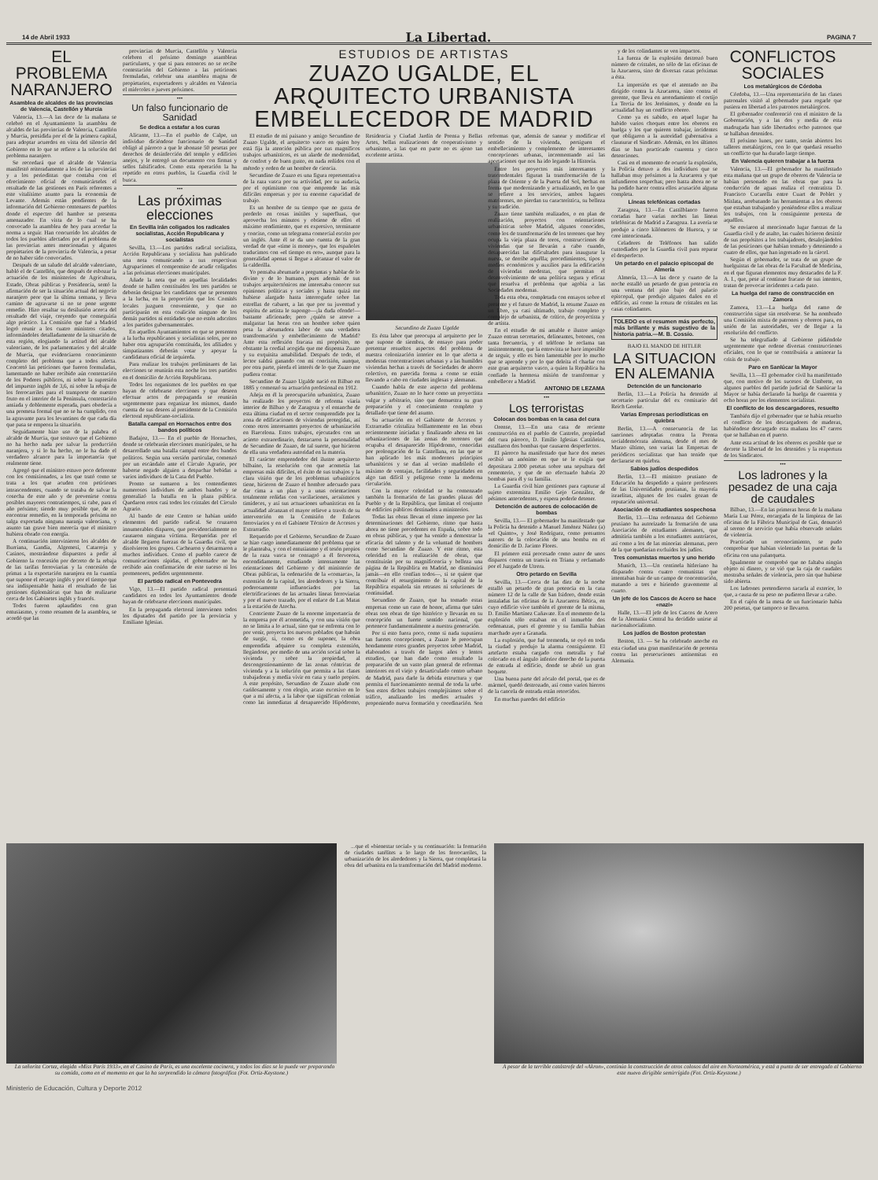14 de Abril 1933 La Libertad. PAGINA 7
EL PROBLEMA NARANJERO
Asamblea de alcaldes de las provincias de Valencia, Castellón y Murcia
Valencia, 13.—A las doce de la mañana se celebró en el Ayuntamiento la asamblea de alcaldes de las provincias de Valencia, Castellón y Murcia, presidida por el de la primera capital, para adoptar acuerdos en vista del silencio del Gobierno en lo que se refiere a la solución del problema naranjero.
Se recordará que el alcalde de Valencia manifestó reiteradamente a los de las provincias y a los periodistas que contaba con el ofrecimiento oficial de comunicárseles el resultado de las gestiones en París referentes a este vitalísimo asunto para la economía de Levante. Además están pendientes de la información del Gobierno centenares de pueblos donde el espectro del hambre se presenta amenazador. En vista de lo cual se ha convocado la asamblea de hoy para acordar la norma a seguir. Han concurrido los alcaldes de todos los pueblos afectados por el problema de las provincias antes mencionadas y algunos propietarios de la provincia de Valencia, a pesar de no haber sido convocados.
Después de un saludo del alcalde valenciano, habló el de Castellón, que después de esbozar la actuación de los ministerios de Agricultura, Estado, Obras públicas y Presidencia, sentó la afirmación de ser la situación actual del negocio naranjero peor que la última semana, y lleva camino de agravarse si no se pone urgente remedio. Hizo resaltar su desilusión acerca del resultado del viaje, creyendo que conseguiría algo práctico. La Comisión que fué a Madrid logró reunir a los cuatro ministros citados, informándoles detalladamente de la situación de esta región, elogiando la actitud del alcalde valenciano, de los parlamentarios y del alcalde de Murcia, que evidenciaron conocimiento completo del problema que a todos afecta. Concretó las peticiones que fueron formuladas, lamentando no haber recibido aún contestación de los Poderes públicos, ni sobre la supresión del impuesto inglés de 3,6, ni sobre la rebaja de los ferrocarriles para el transporte de nuestro fruto en el interior de la Península, contestación ansiada y doblemente esperada, pues obedecía a una promesa formal que no se ha cumplido, con la agravante para los levantinos de que cada día que pasa se empeora la situación.
Seguidamente hizo uso de la palabra el alcalde de Murcia, que sostuvo que el Gobierno no ha hecho nada por salvar la producción naranjera, y si lo ha hecho, no le ha dado el verdadero alcance para la importancia que realmente tiene.
Agregó que el ministro estuvo poco deferente con los comisionados, a los que trató como se trata a los que acuden con peticiones intrascendentes, cuando se trataba de salvar la cosecha de este año y de prevenirse contra posibles mayores contratiempos, si cabe, para el año próximo; siendo muy posible que, de no encontrar remedio, en la temporada próxima no salga exportada ninguna naranja valenciana, y asunto tan grave bien merecía que el ministro hubiera obrado con energía.
A continuación intervinieron los alcaldes de Burriana, Gandía, Algemesí, Catarroja y Casinos, mostrándose dispuestos a pedir al Gobierno la concesión por decreto de la rebaja de las tarifas ferroviarias y la concesión de primas a la exportación naranjera en la cuantía que supone el recargo inglés y por el tiempo que sea indispensable hasta el resultado de las gestiones diplomáticas que han de realizarse cerca de los Gabinetes inglés y francés.
Todos fueron aplaudidos con gran entusiasmo, y como resumen de la asamblea, se acordó que las
provincias de Murcia, Castellón y Valencia celebren el próximo domingo asambleas particulares, y que si para entonces no se recibe contestación del Gobierno a las peticiones formuladas, celebrar una asamblea magna de propietarios, exportadores y alcaldes en Valencia el miércoles o jueves próximos.
•••
Un falso funcionario de Sanidad
Se dedica a estafar a los curas
Alicante, 13.—En el pueblo de Calpe, un individuo diciéndose funcionario de Sanidad obligó al párroco a que le abonase 50 pesetas por derechos de desinfección del templo y edificios anejos, y le entregó un documento con firmas y sellos falsificados. Como esta operación la ha repetido en otros pueblos, la Guardia civil le busca.
•••
Las próximas elecciones
En Sevilla irán coligados los radicales socialistas, Acción Republicana y socialistas
Sevilla, 13.—Los partidos radical socialista, Acción Republicana y socialista han publicado una nota comunicando a sus respectivas Agrupaciones el compromiso de acudir coligados a las próximas elecciones municipales.
Añade la nota que en aquellas localidades donde se hallen constituídos los tres partidos se deberán designar los candidatos que se presenten a la lucha, en la proporción que los Comités locales juzguen conveniente, y que no participarán en esta coalición ninguno de los demás partidos ni entidades que no estén adscritos a los partidos gubernamentales.
En aquellos Ayuntamientos en que se presenten a la lucha republicanos y socialistas solos, por no haber otra agrupación constituída, los afiliados y simpatizantes deberán votar y apoyar la candidatura oficial de izquierda.
Para realizar los trabajos preliminares de las elecciones se reunirán esta noche los tres partidos en el domicilio de Acción Republicana.
Todos los organismos de los pueblos en que hayan de celebrarse elecciones y que deseen efectuar actos de propaganda se reunirán urgentemente para organizar los mismos, dando cuenta de sus deseos al presidente de la Comisión electoral republicano-socialista.
Batalla campal en Hornachos entre dos bandos políticos
Badajoz, 13.— En el pueblo de Hornachos, donde se celebrarán elecciones municipales, se ha desarrollado una batalla campal entre dos bandos políticos. Según una versión particular, comenzó por un escándalo ante el Círculo Agrario, por haberse negado alguien a despachar bebidas a varios individuos de la Casa del Pueblo.
Pronto se sumaron a los contendientes numerosos individuos de ambos bandos y se generalizó la batalla en la plaza pública. Quedaron rotos casi todos los cristales del Círculo Agrario.
Al bando de este Centro se habían unido elementos del partido radical. Se cruzaron innumerables disparos, que providencialmente no causaron ninguna víctima. Requeridas por el alcalde llegaron fuerzas de la Guardia civil, que disolvieron los grupos. Cachearon y desarmaron a muchos individuos. Como el pueblo carece de comunicaciones rápidas, el gobernador no ha recibido aún confirmación de este suceso ni los pormenores, pedidos urgentemente.
El partido radical en Pontevedra
Vigo, 13.—El partido radical presentará candidatos en todos los Ayuntamientos donde hayan de celebrarse elecciones municipales.
En la propaganda electoral intervienen todos los diputados del partido por la provincia y Emiliano Iglesias.
ESTUDIOS DE ARTISTAS
ZUAZO UGALDE, EL ARQUITECTO URBANISTA EMBELLECEDOR DE MADRID
El estudio de mi paisano y amigo Secundino de Zuazo Ugalde, el arquitecto vasco en quien hoy está fija la atención pública por sus magníficos trabajos urbanísticos, es un alarde de modernidad, de confort y de buen gusto, en nada reñidos con el método y orden de un hombre de ciencia.
Secundino de Zuazo es una figura representativa de la raza vasca por su actividad, por su audacia, por el optimismo con que emprende las más difíciles empresas y por su enorme capacidad de trabajo.
Es un hombre de su tiempo que no gusta de perderlo en cosas inútiles y superfluas, que aprovecha los minutos y obtiene de ellos el máximo rendimiento, que es expresivo, terminante y conciso, como un telegrama comercial escrito por un inglés. Ante él se da uno cuenta de la gran verdad de que «time is money», que los españoles traducimos con «el tiempo es oro», aunque para la generalidad apenas si llegue a alcanzar el valor de la calderilla.
Yo pensaba abrumarle a preguntas y hablar de lo divino y de lo humano, pues además de sus trabajos arquitectónicos me interesaba conocer sus opiniones políticas y sociales y hasta quizá me hubiese alargado hasta interrogarle sobre las estrellas de cabaret, a las que por su juventud y espíritu de artista le supongo—¡la duda ofende!—bastante aficionado; pero ¿quién se atreve a malgastar las horas con un hombre sobre quien pesa la abrumadora labor de una verdadera transformación y embellecimiento de Madrid? Ante esta reflexión fracasa mi propósito, no obstante la cordial acogida que me dispensa Zuazo y su exquisita amabilidad. Después de todo, el lector saldrá ganando con mi concisión, aunque, por otra parte, pierda el interés de lo que Zuazo me pudiera contar.
Secundino de Zuazo Ugalde nació en Bilbao en 1885 y comenzó su actuación profesional en 1912.
Añeja en él la preocupación urbanística, Zuazo ha realizado los proyectos de reforma viaria interior de Bilbao y de Zaragoza y el ensanche de esta última ciudad en el sector comprendido por la zona de edificaciones de viviendas protegidas, así como otros interesantes proyectos de urbanización en Barcelona. Estos trabajos, ejecutados con un acierto extraordinario, destacaron la personalidad de Secundino de Zuazo, de tal suerte, que hicieron de ella una verdadera autoridad en la materia.
El carácter emprendedor del ilustre arquitecto bilbaíno, la resolución con que acometía las empresas más difíciles, el éxito de sus trabajos y la clara visión que de los problemas urbanísticos tiene, hicieron de Zuazo el hombre adecuado para dar cima a un plan y a unas orientaciones totalmente reñidas con vacilaciones, arcaísmos y timideces, y así sus actuaciones urbanísticas en la actualidad alcanzan el mayor relieve a través de su intervención en la Comisión de Enlaces ferroviarios y en el Gabinete Técnico de Accesos y Extrarradio.
Requerido por el Gobierno, Secundino de Zuazo se hizo cargo inmediatamente del problema que se le planteaba, y con el entusiasmo y el tesón propios de la raza vasca se consagró a él fervorosa, encendidamente, estudiando intensamente las orientaciones del Gobierno y del ministerio de Obras públicas, la ordenación de la «comarca», la extensión de la capital, los alrededores y la Sierra, poderosamente influenciados por las electrificaciones de las actuales líneas ferroviarias y por el nuevo trazado, por el enlace de Las Matas a la estación de Atocha.
Consciente Zuazo de la enorme importancia de la empresa por él acometida, y con una visión que no se limita a lo actual, sino que se enfrenta con lo por venir, proyecta los nuevos poblados que habrán de surgir, si, como es de suponer, la obra emprendida adquiere su completa extensión, llegándose, por medio de una acción social sobre la vivienda y sobre la propiedad, al descongestionamiento de las zonas céntricas de vivienda y a la solución que permita a las clases trabajadoras y media vivir en casa y suelo propios. A este propósito, Secundino de Zuazo alude con cariñosamente y con elogio, acaso excesivo en lo que a mí afecta, a la labor que significan colonias como las inmediatas al desaparecido Hipódromo, Residencia y Ciudad Jardín de Prensa y Bellas Artes, bellas realizaciones de cooperativismo y urbanismo, a las que en parte no es ajeno tan excelente artista.
Secundino de Zuazo Ugalde
Es ésta labor que preocupa al arquitecto por lo que supone de siembra, de ensayo para poder presentar resueltos aspectos del problema de nuestra colonización interior en lo que afecta a modestas concentraciones urbanas y a las humildes viviendas hechas a través de Sociedades de ahorro colectivo, en parecida forma a como se están llevando a cabo en ciudades inglesas y alemanas.
Cuando habla de este aspecto del problema urbanístico, Zuazo no lo hace como un proyectista vulgar y arbitrario, sino que demuestra su gran preparación y el conocimiento completo y detallado que tiene del asunto.
Su actuación en el Gabinete de Accesos y Extrarradio cristaliza brillantemente en las obras recientemente iniciadas y finalizando ahora en las urbanizaciones de las zonas de terrenos que ocupaba el desaparecido Hipódromo, conocidas por prolongación de la Castellana, en las que se han aplicado los más modernos principios urbanísticos y se dan al vecino madrileño el máximo de ventajas, facilidades y seguridades en algo tan difícil y peligroso como la moderna circulación.
Con la mayor celeridad se ha comenzado también la formación de las grandes plazas del Pueblo y de la República, que limitan el conjunto de edificios públicos destinados a ministerios.
Todas las obras llevan el ritmo impreso por las determinaciones del Gobierno, ritmo que hasta ahora no tiene precedentes en España, sobre todo en obras públicas, y que ha venido a demostrar la eficacia del talento y de la voluntad de hombres como Secundino de Zuazo. Y este ritmo, esta celeridad en la realización de obras, que constituirán por su magnificencia y belleza una página de la República en Madrid, no disminuirá jamás—en ello confían todos—, si se quiere que contribuir el resurgimiento de la capital de la República española sin retrasos ni soluciones de continuidad.
Secundino de Zuazo, que ha tomado estas empresas como un caso de honor, afirma que tales obras son obras de tipo histórico y llevarán en su concepción un fuerte sentido nacional, que pertenece fundamentalmente a nuestra generación.
Por si esto fuera poco, como si nada supusiera tan fuertes concepciones, a Zuazo le preocupan hondamente otros grandes proyectos sobre Madrid, elaborados a través de largos años y lentos estudios, que han dado como resultado la preparación de un vasto plan general de reformas interiores en el viejo y desarticulado centro urbano de Madrid, para darle la debida estructura y que permita el funcionamiento normal de toda la urbe. Son estos dichos trabajos complejísimos sobre el tráfico, analizando los medios actuales y proponiendo nueva formación y coordinación. Son reformas que, además de sanear y modificar el sentido de la vivienda, persiguen el embellecimiento y complemento de interesantes concepciones urbanas, incrementando así las aportaciones que nos ha ido legando la Historia.
Entre los proyectos más interesantes y trascendentales figuran la transformación de la plaza de Oriente y de la Puerta del Sol, hechas en forma que modernizando y actualizando, en lo que se refiere a los servicios, ambos lugares matritenses, no pierdan su característica, su belleza y su tradición.
Zuazo tiene también realizados, o en plan de realización, proyectos con orientaciones urbanísticas sobre Madrid, algunos conocidos, como los de transformación de los terrenos que hoy ocupa la vieja plaza de toros, construcciones de viviendas que se llevarán a cabo cuando, desaparecidas las dificultades para inaugurar la nueva, se derribe aquélla; procedimientos, tipos y medios económicos y auxilios para la edificación de viviendas modestas, que permitan el desenvolvimiento de una política segura y eficaz que resuelva el problema que agobia a las Sociedades modernas.
Toda esta obra, completada con ensayos sobre el presente y el futuro de Madrid, la resume Zuazo en un libro, ya casi ultimado, trabajo completo y complejo de urbanista, de crítico, de proyectista y de artista.
En el estudio de mi amable e ilustre amigo Zuazo entran secretarios, delineantes, botones, con tanta frecuencia, y el teléfono le reclama tan insistentemente, que la entrevista se hace imposible de seguir, y ello es bien lamentable por lo mucho que se aprende y por lo que deleita el charlar con este gran arquitecto vasco, a quien la República ha confiado la hermosa misión de transformar y embellecer a Madrid.
ANTONIO DE LEZAMA
•••
Los terroristas
Colocan dos bombas en la casa del cura
Orense, 13.—En una casa de reciente construcción en el pueblo de Castrelo, propiedad del cura párroco, D. Emilio Iglesias Castiñeira, estallaron dos bombas que causaron desperfectos.
El párroco ha manifestado que hace dos meses recibió un anónimo en que se le exigía que depositara 2.000 pesetas sobre una sepultura del cementerio, y que de no efectuarlo habría 20 bombas para él y su familia.
La Guardia civil hizo gestiones para capturar al sujeto extremista Emilio Gejo González, de pésimos antecedentes, y espera poderle detener.
Detención de autores de colocación de bombas
Sevilla, 13.— El gobernador ha manifestado que la Policía ha detenido a Manuel Jiménez Núñez (a) «el Quinto», y José Rodríguez, como presuntos autores de la colocación de una bomba en el domicilio de D. Jacinto Flores.
El primero está procesado como autor de unos disparos contra un tranvía en Triana y reclamado por el Juzgado de Utrera.
Otro petardo en Sevilla
Sevilla, 13.—Cerca de las diez de la noche estalló un petardo de gran potencia en la casa número 12 de la calle de San Isidoro, donde están instaladas las oficinas de la Azucarera Bética, en cuyo edificio vive también el gerente de la misma, D. Emilio Martínez Cañavate. En el momento de la explosión sólo estaban en el inmueble dos ordenanzas, pues el gerente y su familia habían marchado ayer a Granada.
La explosión, que fué tremenda, se oyó en toda la ciudad y produjo la alarma consiguiente. El artefacto estaba cargado con metralla y fué colocado en el ángulo inferior derecho de la puerta de entrada al edificio, donde se abrió un gran boquete.
Una buena parte del zócalo del portal, que es de mármol, quedó destrozado, así como varios hierros de la cancela de entrada están retorcidos.
En muchas paredes del edificio
y de los colindantes se ven impactos.
La fuerza de la explosión destrozó buen número de cristales, no sólo de las oficinas de la Azucarera, sino de diversas casas próximas a ésta.
La impresión es que el atentado no iba dirigido contra la Azucarera, sino contra el gerente, que lleva en arrendamiento el cortijo La Tercia de los Jerónimos, y donde en la actualidad hay un conflicto obrero.
Como ya es sabido, en aquel lugar ha habido varios choques entre los obreros en huelga y los que quieren trabajar, incidentes que obligaron a la autoridad gubernativa a clausurar el Sindicato. Además, en los últimos días se han practicado cuarenta y cinco detenciones.
Casi en el momento de ocurrir la explosión, la Policía detuvo a dos individuos que se hallaban muy próximos a la Azucarera y que infundieron sospechas; pero hasta ahora no se ha podido hacer contra ellos acusación alguna completa.
Líneas telefónicas cortadas
Zaragoza, 13.—En Castilblanco fueron cortadas hace varias noches las líneas telefónicas de Madrid a Zaragoza. La avería se produjo a cinco kilómetros de Huesca, y se cree intencionada.
Celadores de Teléfonos han salido custodiados por la Guardia civil para reparar el desperfecto.
Un petardo en el palacio episcopal de Almería
Almería, 13.—A las doce y cuarto de la noche estalló un petardo de gran potencia en una ventana del piso bajo del palacio episcopal, que produjo algunos daños en el edificio, así como la rotura de cristales en las casas colindantes.
TOLEDO es el resumen más perfecto, más brillante y más sugestivo de la historia patria.—M. B. Cossío.
BAJO EL MANDO DE HITLER
LA SITUACION EN ALEMANIA
Detención de un funcionario
Berlín, 13.—La Policía ha detenido al secretario particular del ex comisario del Reich Gereke.
Varias Empresas periodísticas en quiebra
Berlín, 13.—A consecuencia de las sanciones adoptadas contra la Prensa socialdemócrata alemana, desde el mes de Marzo último, son varias las Empresas de periódicos socialistas que han tenido que declararse en quiebra.
Sabios judíos despedidos
Berlín, 13.—El ministro prusiano de Educación ha despedido a quince profesores de las Universidades prusianas, la mayoría israelitas, algunos de los cuales gozan de reputación universal.
Asociación de estudiantes sospechosa
Berlín, 13.—Una ordenanza del Gobierno prusiano ha autorizado la formación de una Asociación de estudiantes alemanes, que admitiría también a los estudiantes austríacos, así como a los de las minorías alemanas, pero de la que quedarían excluídos los judíos.
Tres comunistas muertos y uno herido
Munich, 13.—Un centinela hitleriano ha disparado contra cuatro comunistas que intentaban huir de un campo de concentración, matando a tres e hiriendo gravemente al cuarto.
Un jefe de los Cascos de Acero se hace «nazi»
Halle, 13.—El jefe de los Cascos de Acero de la Alemania Central ha decidido unirse al nacionalsocialismo.
Los judíos de Boston protestan
Boston, 13. — Se ha celebrado anoche en esta ciudad una gran manifestación de protesta contra las persecuciones antisemitas en Alemania.
CONFLICTOS SOCIALES
Los metalúrgicos de Córdoba
Córdoba, 13.—Una representación de las clases patronales visitó al gobernador para rogarle que pusiera en libertad a los patronos metalúrgicos.
El gobernador conferenció con el ministro de la Gobernación, y a las dos y media de esta madrugada han sido libertados ocho patronos que se hallaban detenidos.
El próximo lunes, por tanto, serán abiertos los talleres metalúrgicos, con lo que quedará resuelto un conflicto que ha durado largo tiempo.
En Valencia quieren trabajar a la fuerza
Valencia, 13.—El gobernador ha manifestado esta mañana que un grupo de obreros de Valencia se habían personado en las obras que para la conducción de aguas realiza el contratista D. Francisco Cucarella entre Cuart de Poblet y Mislata, arrebatando las herramientas a los obreros que estaban trabajando y poniéndose ellos a realizar los trabajos, con la consiguiente protesta de aquéllos.
Se enviaron al mencionado lugar fuerzas de la Guardia civil y de asalto, las cuales hicieron desistir de sus propósitos a los trabajadores, desalojándolos de las posiciones que habían tomado y deteniendo a cuatro de ellos, que han ingresado en la cárcel.
Según el gobernador, se trata de un grupo de huelguistas de las obras de la Facultad de Medicina, en el que figuran elementos muy destacados de la F. A. I., que, pese al continuo fracaso de sus intentos, tratan de provocar incidentes a cada paso.
La huelga del ramo de construcción en Zamora
Zamora, 13.—La huelga del ramo de construcción sigue sin resolverse. Se ha nombrado una Comisión mixta de patronos y obreros para, en unión de las autoridades, ver de llegar a la resolución del conflicto.
Se ha telegrafiado al Gobierno pidiéndole urgentemente que ordene diversas construcciones oficiales, con lo que se contribuiría a aminorar la crisis de trabajo.
Paro en Sanlúcar la Mayor
Sevilla, 13.—El gobernador civil ha manifestado que, con motivo de los sucesos de Umbrete, en algunos pueblos del partido judicial de Sanlúcar la Mayor se había declarado la huelga de cuarenta y ocho horas por los elementos socialistas.
El conflicto de los descargadores, resuelto
También dijo el gobernador que se había resuelto el conflicto de los descargadores de maderas, habiéndose descargado esta mañana los 47 carros que se hallaban en el puerto.
Ante esta actitud de los obreros es posible que se decrete la libertad de los detenidos y la reapertura de los Sindicatos.
•••
Los ladrones y la pesadez de una caja de caudales
Bilbao, 13.—En las primeras horas de la mañana María Luz Pérez, encargada de la limpieza de las oficinas de la Fábrica Municipal de Gas, denunció al sereno de servicio que había observado señales de violencia.
Practicado un reconocimiento, se pudo comprobar que habían violentado las puertas de la oficina con una palanqueta.
Igualmente se comprobó que no faltaba ningún objeto ni dinero, y se vió que la caja de caudales mostraba señales de violencia, pero sin que hubiese sido abierta.
Los ladrones pretendieron sacarla al exterior, lo que, a causa de su peso no pudieron llevar a cabo.
En el cajón de la mesa de un funcionario había 200 pesetas, que tampoco se llevaron.
La señorita Cortez, elegida «Miss París 1933», en el Casino de París, es una excelente cocinera, y todos los días se la puede ver preparando su comida, como en el momento en que la ha sorprendido la cámara fotográfica (Fot. Ortiz-Keystone.)
...que el «bienestar social» y su continuación: la formación de ciudades satélites a lo largo de los ferrocarriles, la urbanización de los alrededores y la Sierra, que completará la obra del urbanista en la transformación del Madrid moderno.
A pesar de la terrible catástrofe del «Akron», continúa la construcción de otros colosos del aire en Norteamérica, y está a punto de ser entregado al Gobierno este nuevo dirigible semirrígido (Fot. Ortiz-Keystone.)
Ministerio de Educación, Cultura y Deporte 2012